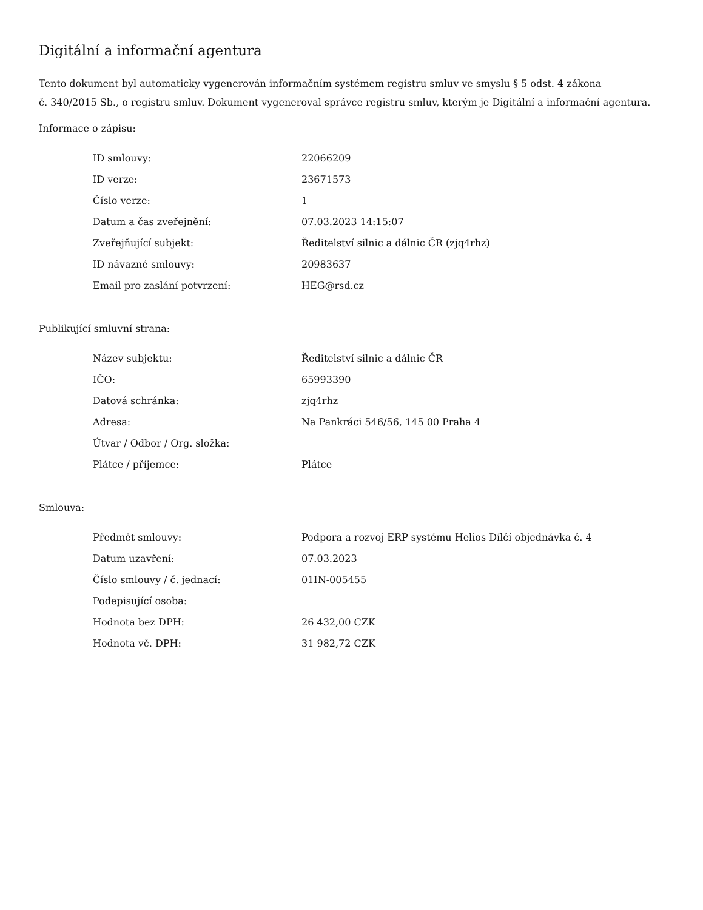Digitální a informační agentura
Tento dokument byl automaticky vygenerován informačním systémem registru smluv ve smyslu § 5 odst. 4 zákona
č. 340/2015 Sb., o registru smluv. Dokument vygeneroval správce registru smluv, kterým je Digitální a informační agentura.
Informace o zápisu:
| ID smlouvy: | 22066209 |
| ID verze: | 23671573 |
| Číslo verze: | 1 |
| Datum a čas zveřejnění: | 07.03.2023 14:15:07 |
| Zveřejňující subjekt: | Ředitelství silnic a dálnic ČR (zjq4rhz) |
| ID návazné smlouvy: | 20983637 |
| Email pro zaslání potvrzení: | HEG@rsd.cz |
Publikující smluvní strana:
| Název subjektu: | Ředitelství silnic a dálnic ČR |
| IČO: | 65993390 |
| Datová schránka: | zjq4rhz |
| Adresa: | Na Pankráci 546/56, 145 00 Praha 4 |
| Útvar / Odbor / Org. složka: | |
| Plátce / příjemce: | Plátce |
Smlouva:
| Předmět smlouvy: | Podpora a rozvoj ERP systému Helios Dílčí objednávka č. 4 |
| Datum uzavření: | 07.03.2023 |
| Číslo smlouvy / č. jednací: | 01IN-005455 |
| Podepisující osoba: | |
| Hodnota bez DPH: | 26 432,00 CZK |
| Hodnota vč. DPH: | 31 982,72 CZK |